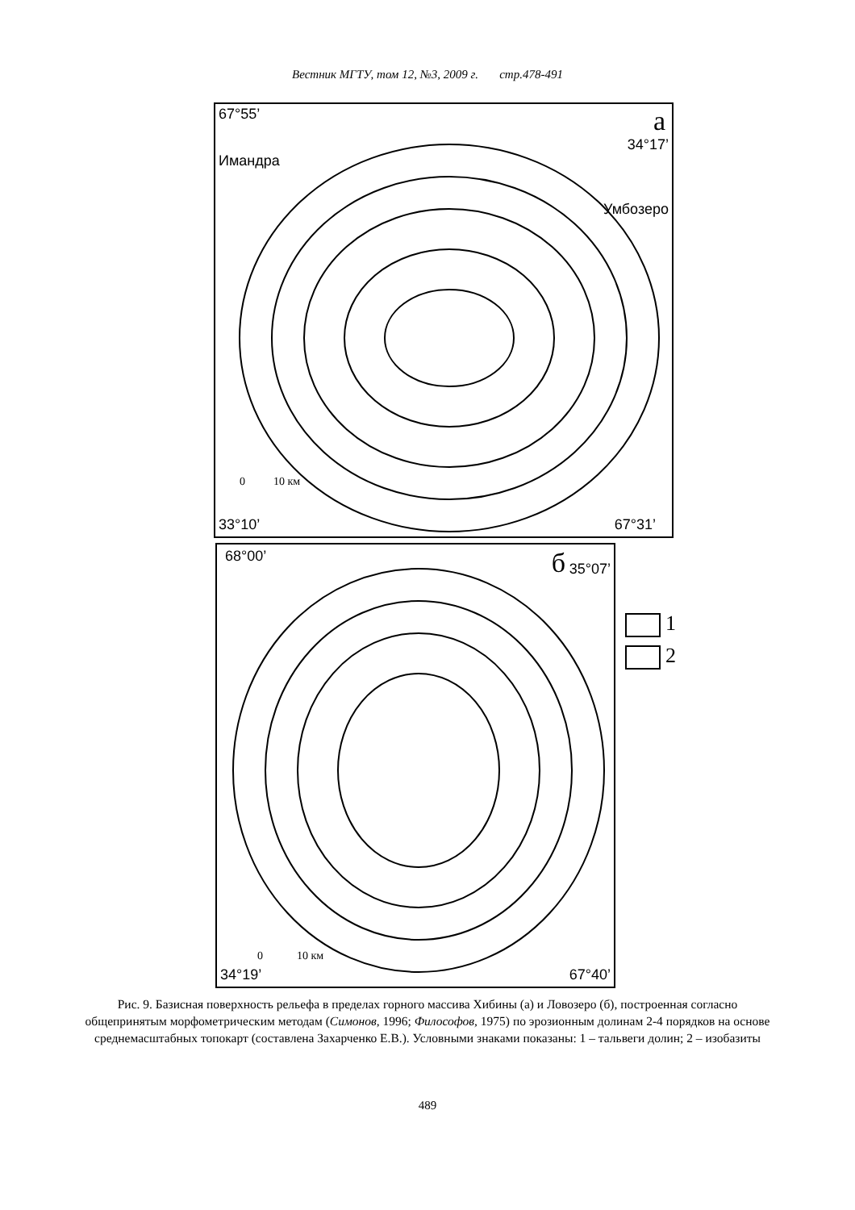Вестник МГТУ, том 12, №3, 2009 г. стр.478-491
67°55’ а
Имандра
34°17’
Умбозеро
0 10 км
33°10’ 67°31’
68°00’ б 35°07’
0 10 км
34°19’ 67°40’
1
2
Рис. 9. Базисная поверхность рельефа в пределах горного массива Хибины (а) и Ловозеро (б), построенная согласно общепринятым морфометрическим методам (Симонов, 1996; Философов, 1975) по эрозионным долинам 2-4 порядков на основе среднемасштабных топокарт (составлена Захарченко Е.В.). Условными знаками показаны: 1 – тальвеги долин; 2 – изобазиты
489